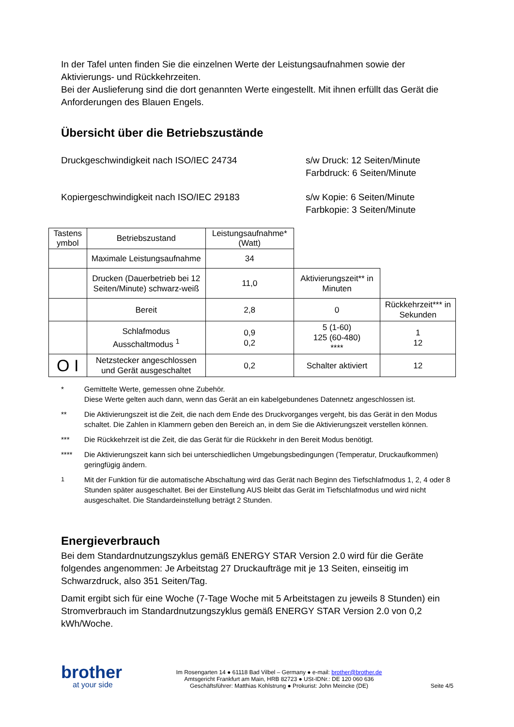In der Tafel unten finden Sie die einzelnen Werte der Leistungsaufnahmen sowie der Aktivierungs- und Rückkehrzeiten.
Bei der Auslieferung sind die dort genannten Werte eingestellt. Mit ihnen erfüllt das Gerät die Anforderungen des Blauen Engels.
Übersicht über die Betriebszustände
Druckgeschwindigkeit nach ISO/IEC 24734 s/w Druck: 12 Seiten/Minute
Farbdruck: 6 Seiten/Minute
Kopiergeschwindigkeit nach ISO/IEC 29183 s/w Kopie: 6 Seiten/Minute
Farbkopie: 3 Seiten/Minute
| Tastens ymbol | Betriebszustand | Leistungsaufnahme* (Watt) | | |
| | Maximale Leistungsaufnahme | 34 | | |
| | Drucken (Dauerbetrieb bei 12 Seiten/Minute) schwarz-weiß | 11,0 | Aktivierungszeit** in Minuten | |
| | Bereit | 2,8 | 0 | Rückkehrzeit*** in Sekunden |
| | Schlafmodus Ausschaltmodus <sup>1</sup> | 0,9 0,2 | 5 (1-60) 125 (60-480) **** | 1 12 |
| O I | Netzstecker angeschlossen und Gerät ausgeschaltet | 0,2 | Schalter aktiviert | 12 |
* Gemittelte Werte, gemessen ohne Zubehör.
Diese Werte gelten auch dann, wenn das Gerät an ein kabelgebundenes Datennetz angeschlossen ist.
** Die Aktivierungszeit ist die Zeit, die nach dem Ende des Druckvorganges vergeht, bis das Gerät in den Modus schaltet. Die Zahlen in Klammern geben den Bereich an, in dem Sie die Aktivierungszeit verstellen können.
*** Die Rückkehrzeit ist die Zeit, die das Gerät für die Rückkehr in den Bereit Modus benötigt.
**** Die Aktivierungszeit kann sich bei unterschiedlichen Umgebungsbedingungen (Temperatur, Druckaufkommen) geringfügig ändern.
<sup>1</sup> Mit der Funktion für die automatische Abschaltung wird das Gerät nach Beginn des Tiefschlafmodus 1, 2, 4 oder 8 Stunden später ausgeschaltet. Bei der Einstellung AUS bleibt das Gerät im Tiefschlafmodus und wird nicht ausgeschaltet. Die Standardeinstellung beträgt 2 Stunden.
Energieverbrauch
Bei dem Standardnutzungszyklus gemäß ENERGY STAR Version 2.0 wird für die Geräte folgendes angenommen: Je Arbeitstag 27 Druckaufträge mit je 13 Seiten, einseitig im Schwarzdruck, also 351 Seiten/Tag.
Damit ergibt sich für eine Woche (7-Tage Woche mit 5 Arbeitstagen zu jeweils 8 Stunden) ein Stromverbrauch im Standardnutzungszyklus gemäß ENERGY STAR Version 2.0 von 0,2 kWh/Woche.
brother
at your side
Im Rosengarten 14 ● 61118 Bad Vilbel – Germany ● e-mail: brother@brother.de
Amtsgericht Frankfurt am Main, HRB 82723 ● USt-IDNr.: DE 120 060 636
Geschäftsführer: Matthias Kohlstrung ● Prokurist: John Meincke (DE)
Seite 4/5